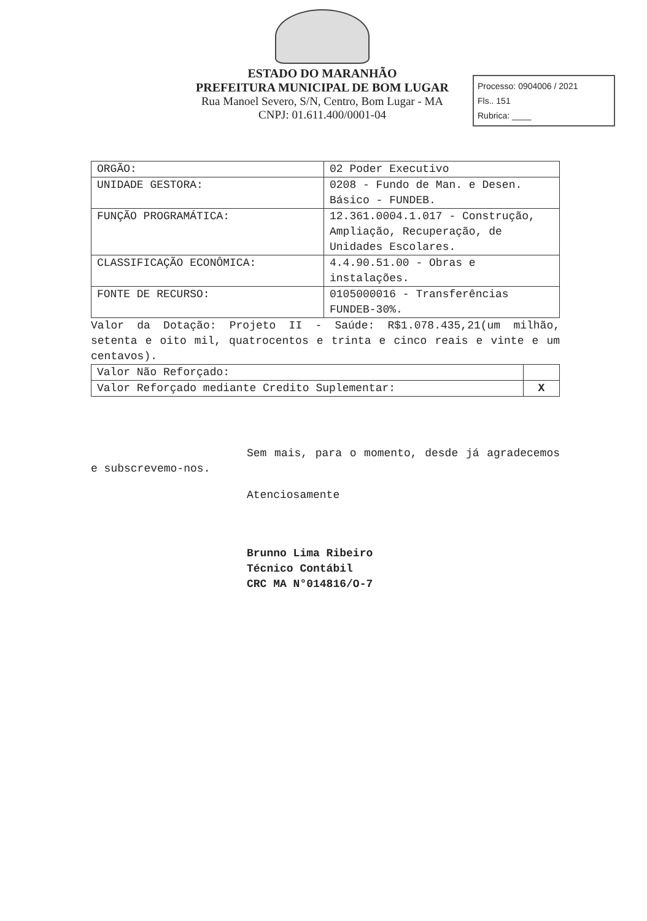ESTADO DO MARANHÃO
PREFEITURA MUNICIPAL DE BOM LUGAR
Rua Manoel Severo, S/N, Centro, Bom Lugar - MA
CNPJ: 01.611.400/0001-04
Processo: 0904006 / 2021
Fls.. 151
Rubrica: ____
| ORGÃO: | 02 Poder Executivo |
| UNIDADE GESTORA: | 0208 - Fundo de Man. e Desen. Básico - FUNDEB. |
| FUNÇÃO PROGRAMÁTICA: | 12.361.0004.1.017 - Construção, Ampliação, Recuperação, de Unidades Escolares. |
| CLASSIFICAÇÃO ECONÔMICA: | 4.4.90.51.00 - Obras e instalações. |
| FONTE DE RECURSO: | 0105000016 - Transferências FUNDEB-30%. |
Valor da Dotação: Projeto II - Saúde: R$1.078.435,21(um milhão, setenta e oito mil, quatrocentos e trinta e cinco reais e vinte e um centavos).
| Valor Não Reforçado: | |
| Valor Reforçado mediante Credito Suplementar: | X |
Sem mais, para o momento, desde já agradecemos e subscrevemo-nos.
Atenciosamente
Brunno Lima Ribeiro
Técnico Contábil
CRC MA N°014816/O-7